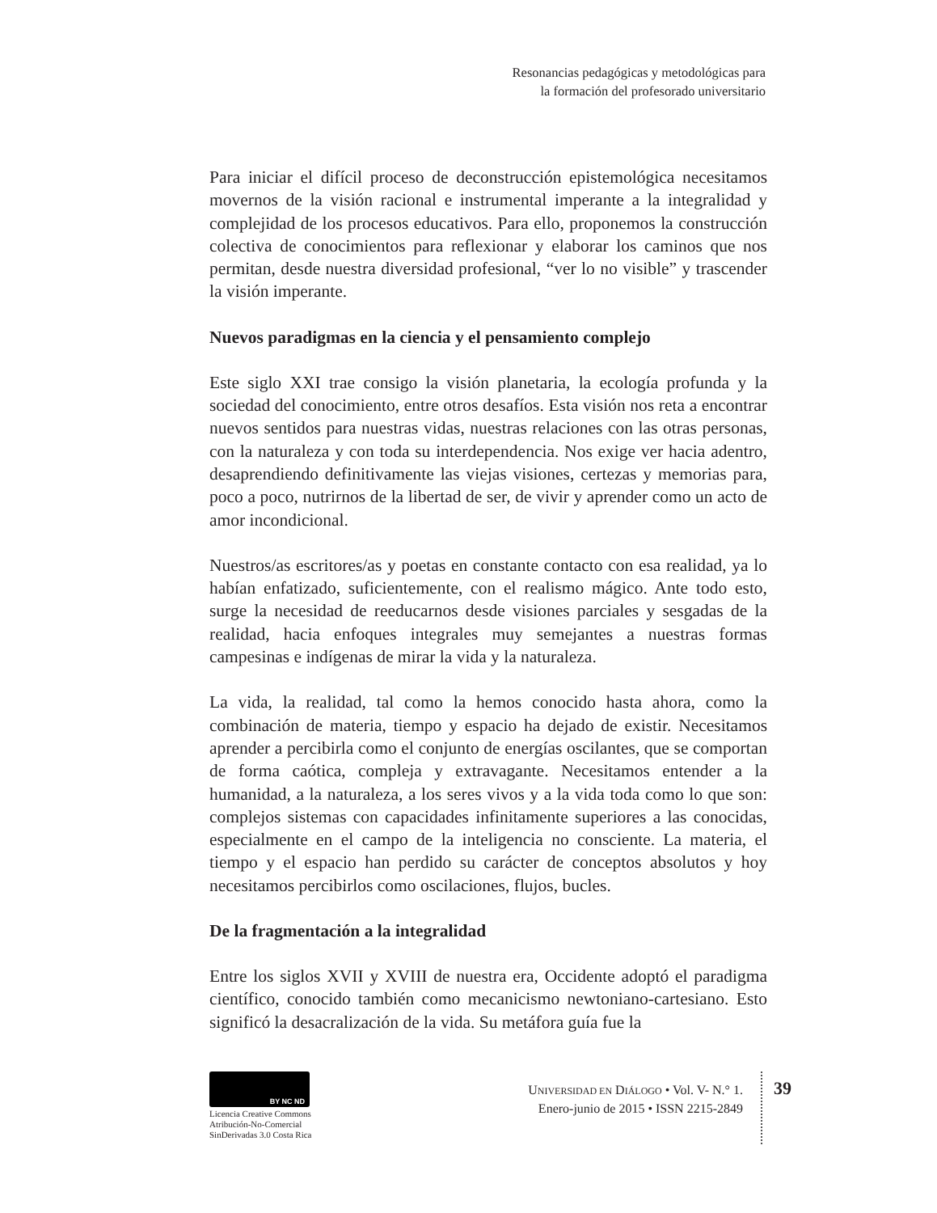Resonancias pedagógicas y metodológicas para
la formación del profesorado universitario
Para iniciar el difícil proceso de deconstrucción epistemológica necesitamos movernos de la visión racional e instrumental imperante a la integralidad y complejidad de los procesos educativos. Para ello, proponemos la construcción colectiva de conocimientos para reflexionar y elaborar los caminos que nos permitan, desde nuestra diversidad profesional, “ver lo no visible” y trascender la visión imperante.
Nuevos paradigmas en la ciencia y el pensamiento complejo
Este siglo XXI trae consigo la visión planetaria, la ecología profunda y la sociedad del conocimiento, entre otros desafíos. Esta visión nos reta a encontrar nuevos sentidos para nuestras vidas, nuestras relaciones con las otras personas, con la naturaleza y con toda su interdependencia. Nos exige ver hacia adentro, desaprendiendo definitivamente las viejas visiones, certezas y memorias para, poco a poco, nutrirnos de la libertad de ser, de vivir y aprender como un acto de amor incondicional.
Nuestros/as escritores/as y poetas en constante contacto con esa realidad, ya lo habían enfatizado, suficientemente, con el realismo mágico. Ante todo esto, surge la necesidad de reeducarnos desde visiones parciales y sesgadas de la realidad, hacia enfoques integrales muy semejantes a nuestras formas campesinas e indígenas de mirar la vida y la naturaleza.
La vida, la realidad, tal como la hemos conocido hasta ahora, como la combinación de materia, tiempo y espacio ha dejado de existir. Necesitamos aprender a percibirla como el conjunto de energías oscilantes, que se comportan de forma caótica, compleja y extravagante. Necesitamos entender a la humanidad, a la naturaleza, a los seres vivos y a la vida toda como lo que son: complejos sistemas con capacidades infinitamente superiores a las conocidas, especialmente en el campo de la inteligencia no consciente. La materia, el tiempo y el espacio han perdido su carácter de conceptos absolutos y hoy necesitamos percibirlos como oscilaciones, flujos, bucles.
De la fragmentación a la integralidad
Entre los siglos XVII y XVIII de nuestra era, Occidente adoptó el paradigma científico, conocido también como mecanicismo newtoniano-cartesiano. Esto significó la desacralización de la vida. Su metáfora guía fue la
BY NC ND
Licencia Creative Commons
Atribución-No-Comercial
SinDerivadas 3.0 Costa Rica
UNIVERSIDAD EN DIÁLOGO • Vol. V- N.° 1.
Enero-junio de 2015 • ISSN 2215-2849
39